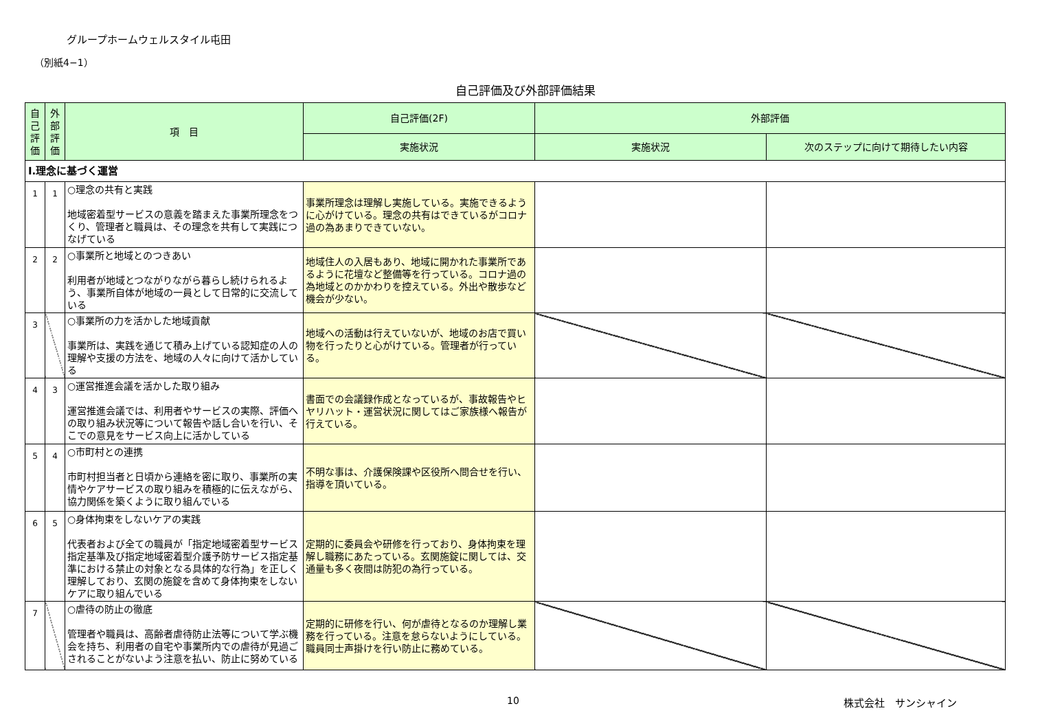グループホームウェルスタイル屯田
（別紙4−1）
自己評価及び外部評価結果
| 自己評価 | 外部評価 | 項 目 | 自己評価(2F) | 外部評価 | |
| --- | --- | --- | --- | --- | --- |
| | | | 実施状況 | 実施状況 | 次のステップに向けて期待したい内容 |
| Ⅰ.理念に基づく運営 | | | | | |
| 1 | 1 | ○理念の共有と実践 地域密着型サービスの意義を踏まえた事業所理念をつくり、管理者と職員は、その理念を共有して実践につなげている | 事業所理念は理解し実施している。実施できるように心がけている。理念の共有はできているがコロナ過の為あまりできていない。 | | |
| 2 | 2 | ○事業所と地域とのつきあい 利用者が地域とつながりながら暮らし続けられるよう、事業所自体が地域の一員として日常的に交流している | 地域住人の入居もあり、地域に開かれた事業所であるように花壇など整備等を行っている。コロナ過の為地域とのかかわりを控えている。外出や散歩など機会が少ない。 | | |
| 3 | | ○事業所の力を活かした地域貢献 事業所は、実践を通じて積み上げている認知症の人の理解や支援の方法を、地域の人々に向けて活かしている | 地域への活動は行えていないが、地域のお店で買い物を行ったりと心がけている。管理者が行っている。 | | |
| 4 | 3 | ○運営推進会議を活かした取り組み 運営推進会議では、利用者やサービスの実際、評価への取り組み状況等について報告や話し合いを行い、そこでの意見をサービス向上に活かしている | 書面での会議録作成となっているが、事故報告やヒヤリハット・運営状況に関してはご家族様へ報告が行えている。 | | |
| 5 | 4 | ○市町村との連携 市町村担当者と日頃から連絡を密に取り、事業所の実情やケアサービスの取り組みを積極的に伝えながら、協力関係を築くように取り組んでいる | 不明な事は、介護保険課や区役所へ問合せを行い、指導を頂いている。 | | |
| 6 | 5 | ○身体拘束をしないケアの実践 代表者および全ての職員が「指定地域密着型サービス指定基準及び指定地域密着型介護予防サービス指定基準における禁止の対象となる具体的な行為」を正しく理解しており、玄関の施錠を含めて身体拘束をしないケアに取り組んでいる | 定期的に委員会や研修を行っており、身体拘束を理解し職務にあたっている。玄関施錠に関しては、交通量も多く夜間は防犯の為行っている。 | | |
| 7 | | ○虐待の防止の徹底 管理者や職員は、高齢者虐待防止法等について学ぶ機会を持ち、利用者の自宅や事業所内での虐待が見過ごされることがないよう注意を払い、防止に努めている | 定期的に研修を行い、何が虐待となるのか理解し業務を行っている。注意を怠らないようにしている。職員同士声掛けを行い防止に務めている。 | | |
10 株式会社　サンシャイン